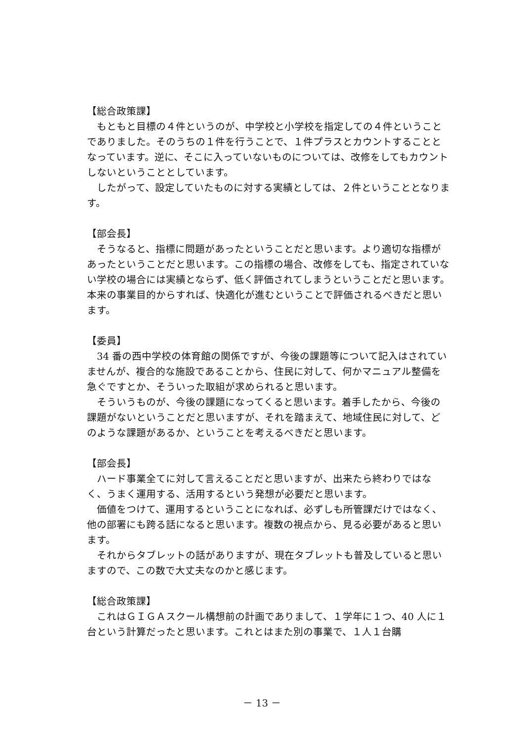【総合政策課】
もともと目標の４件というのが、中学校と小学校を指定しての４件ということでありました。そのうちの１件を行うことで、１件プラスとカウントすることとなっています。逆に、そこに入っていないものについては、改修をしてもカウントしないということとしています。
したがって、設定していたものに対する実績としては、２件ということとなります。
【部会長】
そうなると、指標に問題があったということだと思います。より適切な指標があったということだと思います。この指標の場合、改修をしても、指定されていない学校の場合には実績とならず、低く評価されてしまうということだと思います。本来の事業目的からすれば、快適化が進むということで評価されるべきだと思います。
【委員】
34 番の西中学校の体育館の関係ですが、今後の課題等について記入はされていませんが、複合的な施設であることから、住民に対して、何かマニュアル整備を急ぐですとか、そういった取組が求められると思います。
そういうものが、今後の課題になってくると思います。着手したから、今後の課題がないということだと思いますが、それを踏まえて、地域住民に対して、どのような課題があるか、ということを考えるべきだと思います。
【部会長】
ハード事業全てに対して言えることだと思いますが、出来たら終わりではなく、うまく運用する、活用するという発想が必要だと思います。
価値をつけて、運用するということになれば、必ずしも所管課だけではなく、他の部署にも跨る話になると思います。複数の視点から、見る必要があると思います。
それからタブレットの話がありますが、現在タブレットも普及していると思いますので、この数で大丈夫なのかと感じます。
【総合政策課】
これはＧＩＧＡスクール構想前の計画でありまして、１学年に１つ、40 人に１台という計算だったと思います。これとはまた別の事業で、１人１台購
－ 13 －